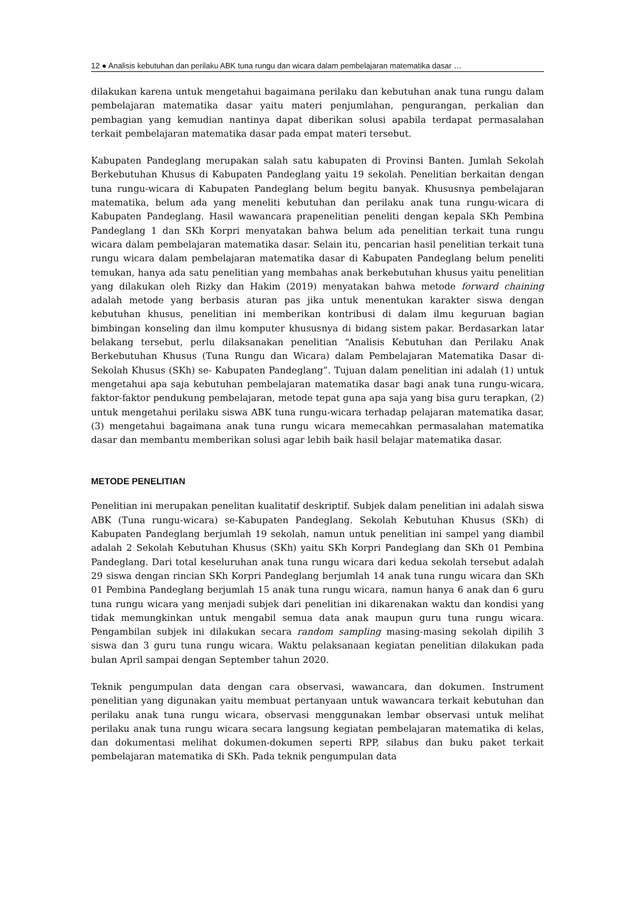12 ● Analisis kebutuhan dan perilaku ABK tuna rungu dan wicara dalam pembelajaran matematika dasar …
dilakukan karena untuk mengetahui bagaimana perilaku dan kebutuhan anak tuna rungu dalam pembelajaran matematika dasar yaitu materi penjumlahan, pengurangan, perkalian dan pembagian yang kemudian nantinya dapat diberikan solusi apabila terdapat permasalahan terkait pembelajaran matematika dasar pada empat materi tersebut.
Kabupaten Pandeglang merupakan salah satu kabupaten di Provinsi Banten. Jumlah Sekolah Berkebutuhan Khusus di Kabupaten Pandeglang yaitu 19 sekolah. Penelitian berkaitan dengan tuna rungu-wicara di Kabupaten Pandeglang belum begitu banyak. Khususnya pembelajaran matematika, belum ada yang meneliti kebutuhan dan perilaku anak tuna rungu-wicara di Kabupaten Pandeglang. Hasil wawancara prapenelitian peneliti dengan kepala SKh Pembina Pandeglang 1 dan SKh Korpri menyatakan bahwa belum ada penelitian terkait tuna rungu wicara dalam pembelajaran matematika dasar. Selain itu, pencarian hasil penelitian terkait tuna rungu wicara dalam pembelajaran matematika dasar di Kabupaten Pandeglang belum peneliti temukan, hanya ada satu penelitian yang membahas anak berkebutuhan khusus yaitu penelitian yang dilakukan oleh Rizky dan Hakim (2019) menyatakan bahwa metode forward chaining adalah metode yang berbasis aturan pas jika untuk menentukan karakter siswa dengan kebutuhan khusus, penelitian ini memberikan kontribusi di dalam ilmu keguruan bagian bimbingan konseling dan ilmu komputer khususnya di bidang sistem pakar. Berdasarkan latar belakang tersebut, perlu dilaksanakan penelitian “Analisis Kebutuhan dan Perilaku Anak Berkebutuhan Khusus (Tuna Rungu dan Wicara) dalam Pembelajaran Matematika Dasar di- Sekolah Khusus (SKh) se- Kabupaten Pandeglang”. Tujuan dalam penelitian ini adalah (1) untuk mengetahui apa saja kebutuhan pembelajaran matematika dasar bagi anak tuna rungu-wicara, faktor-faktor pendukung pembelajaran, metode tepat guna apa saja yang bisa guru terapkan, (2) untuk mengetahui perilaku siswa ABK tuna rungu-wicara terhadap pelajaran matematika dasar, (3) mengetahui bagaimana anak tuna rungu wicara memecahkan permasalahan matematika dasar dan membantu memberikan solusi agar lebih baik hasil belajar matematika dasar.
METODE PENELITIAN
Penelitian ini merupakan penelitan kualitatif deskriptif. Subjek dalam penelitian ini adalah siswa ABK (Tuna rungu-wicara) se-Kabupaten Pandeglang. Sekolah Kebutuhan Khusus (SKh) di Kabupaten Pandeglang berjumlah 19 sekolah, namun untuk penelitian ini sampel yang diambil adalah 2 Sekolah Kebutuhan Khusus (SKh) yaitu SKh Korpri Pandeglang dan SKh 01 Pembina Pandeglang. Dari total keseluruhan anak tuna rungu wicara dari kedua sekolah tersebut adalah 29 siswa dengan rincian SKh Korpri Pandeglang berjumlah 14 anak tuna rungu wicara dan SKh 01 Pembina Pandeglang berjumlah 15 anak tuna rungu wicara, namun hanya 6 anak dan 6 guru tuna rungu wicara yang menjadi subjek dari penelitian ini dikarenakan waktu dan kondisi yang tidak memungkinkan untuk mengabil semua data anak maupun guru tuna rungu wicara. Pengambilan subjek ini dilakukan secara random sampling masing-masing sekolah dipilih 3 siswa dan 3 guru tuna rungu wicara. Waktu pelaksanaan kegiatan penelitian dilakukan pada bulan April sampai dengan September tahun 2020.
Teknik pengumpulan data dengan cara observasi, wawancara, dan dokumen. Instrument penelitian yang digunakan yaitu membuat pertanyaan untuk wawancara terkait kebutuhan dan perilaku anak tuna rungu wicara, observasi menggunakan lembar observasi untuk melihat perilaku anak tuna rungu wicara secara langsung kegiatan pembelajaran matematika di kelas, dan dokumentasi melihat dokumen-dokumen seperti RPP, silabus dan buku paket terkait pembelajaran matematika di SKh. Pada teknik pengumpulan data